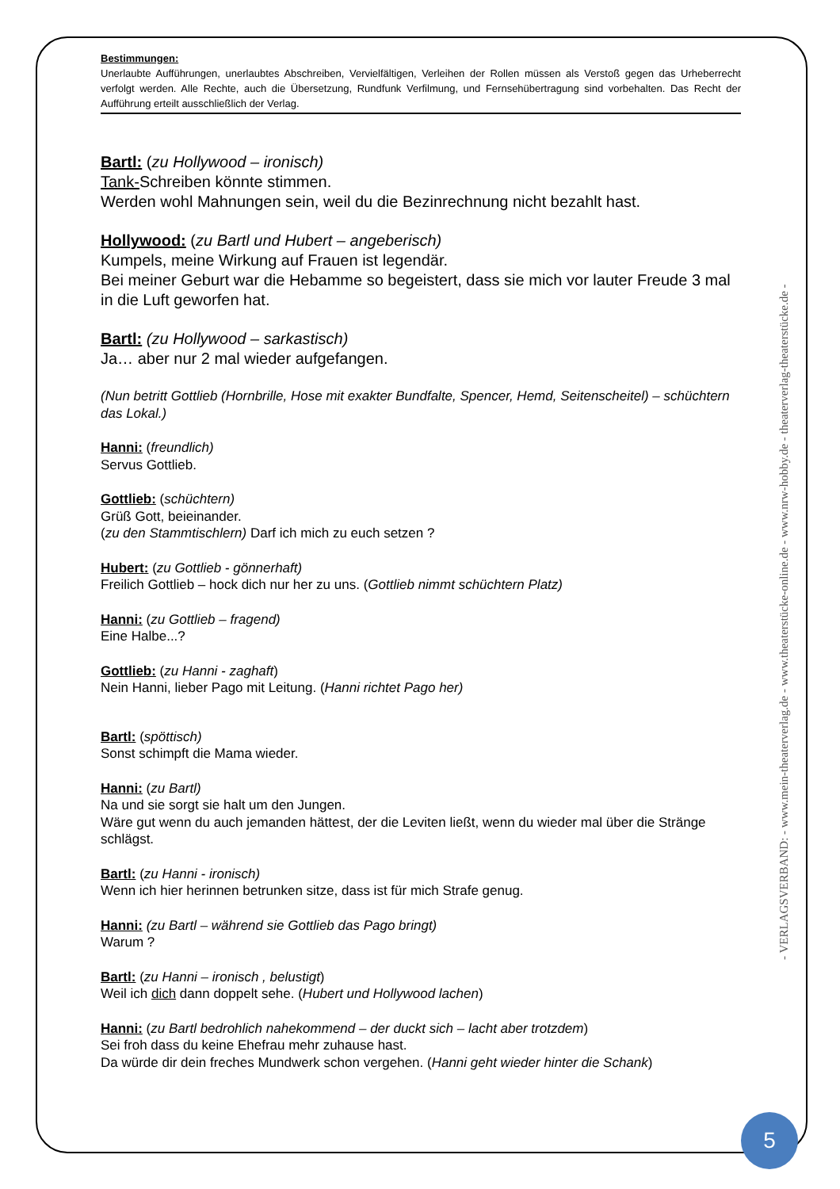Bestimmungen:
Unerlaubte Aufführungen, unerlaubtes Abschreiben, Vervielfältigen, Verleihen der Rollen müssen als Verstoß gegen das Urheberrecht verfolgt werden. Alle Rechte, auch die Übersetzung, Rundfunk Verfilmung, und Fernsehübertragung sind vorbehalten. Das Recht der Aufführung erteilt ausschließlich der Verlag.
Bartl: (zu Hollywood – ironisch)
Tank-Schreiben könnte stimmen.
Werden wohl Mahnungen sein, weil du die Bezinrechnung nicht bezahlt hast.
Hollywood: (zu Bartl und Hubert – angeberisch)
Kumpels, meine Wirkung auf Frauen ist legendär.
Bei meiner Geburt war die Hebamme so begeistert, dass sie mich vor lauter Freude 3 mal in die Luft geworfen hat.
Bartl: (zu Hollywood – sarkastisch)
Ja… aber nur 2 mal wieder aufgefangen.
(Nun betritt Gottlieb (Hornbrille, Hose mit exakter Bundfalte, Spencer, Hemd, Seitenscheitel) – schüchtern das Lokal.)
Hanni: (freundlich)
Servus Gottlieb.
Gottlieb: (schüchtern)
Grüß Gott, beieinander.
(zu den Stammtischlern) Darf ich mich zu euch setzen ?
Hubert: (zu Gottlieb - gönnerhaft)
Freilich Gottlieb – hock dich nur her zu uns. (Gottlieb nimmt schüchtern Platz)
Hanni: (zu Gottlieb – fragend)
Eine Halbe...?
Gottlieb: (zu Hanni - zaghaft)
Nein Hanni, lieber Pago mit Leitung. (Hanni richtet Pago her)
Bartl: (spöttisch)
Sonst schimpft die Mama wieder.
Hanni: (zu Bartl)
Na und sie sorgt sie halt um den Jungen.
Wäre gut wenn du auch jemanden hättest, der die Leviten ließt, wenn du wieder mal über die Stränge schlägst.
Bartl: (zu Hanni - ironisch)
Wenn ich hier herinnen betrunken sitze, dass ist für mich Strafe genug.
Hanni: (zu Bartl – während sie Gottlieb das Pago bringt)
Warum ?
Bartl: (zu Hanni – ironisch , belustigt)
Weil ich dich dann doppelt sehe. (Hubert und Hollywood lachen)
Hanni: (zu Bartl bedrohlich nahekommend – der duckt sich – lacht aber trotzdem)
Sei froh dass du keine Ehefrau mehr zuhause hast.
Da würde dir dein freches Mundwerk schon vergehen. (Hanni geht wieder hinter die Schank)
- VERLAGSVERBAND: - www.mein-theaterverlag.de - www.theaterstücke-online.de - www.nrw-hobby.de - theaterverlag-theaterstücke.de -
5